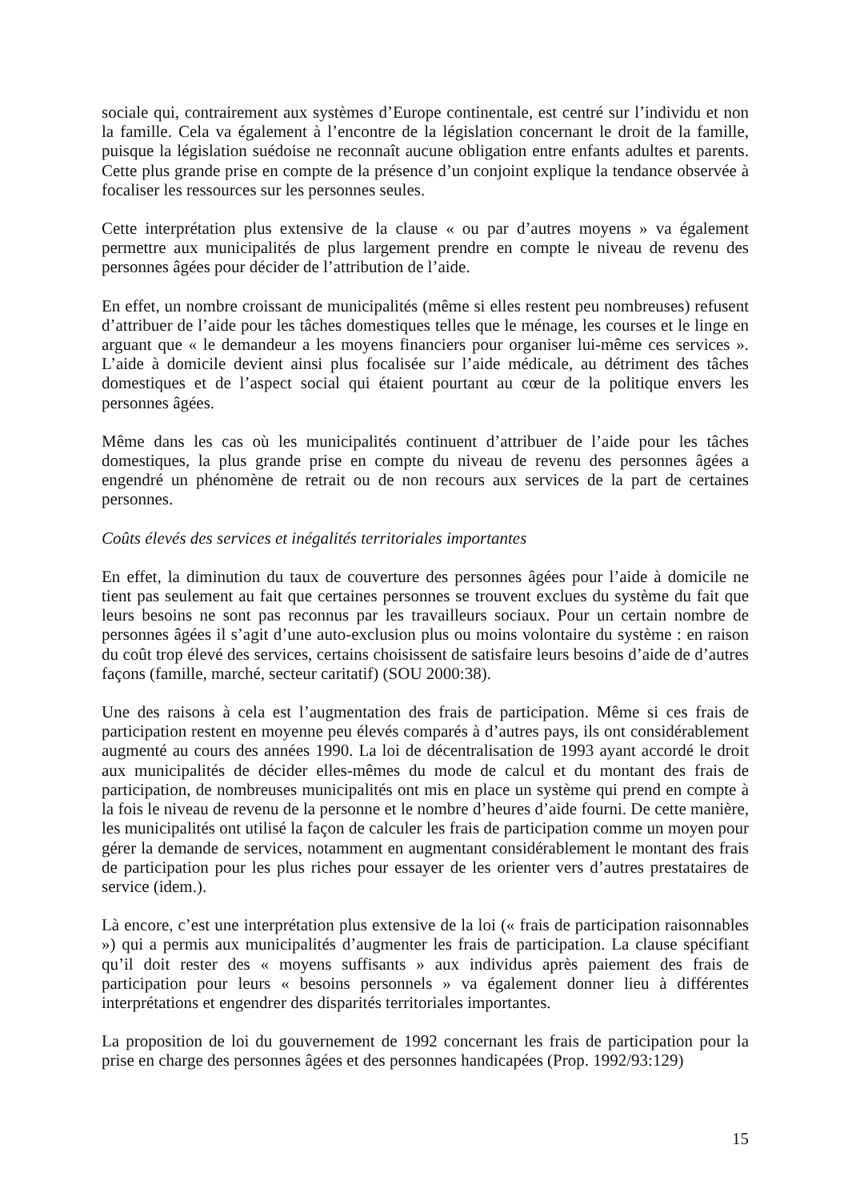sociale qui, contrairement aux systèmes d’Europe continentale, est centré sur l’individu et non la famille. Cela va également à l’encontre de la législation concernant le droit de la famille, puisque la législation suédoise ne reconnaît aucune obligation entre enfants adultes et parents. Cette plus grande prise en compte de la présence d’un conjoint explique la tendance observée à focaliser les ressources sur les personnes seules.
Cette interprétation plus extensive de la clause « ou par d’autres moyens » va également permettre aux municipalités de plus largement prendre en compte le niveau de revenu des personnes âgées pour décider de l’attribution de l’aide.
En effet, un nombre croissant de municipalités (même si elles restent peu nombreuses) refusent d’attribuer de l’aide pour les tâches domestiques telles que le ménage, les courses et le linge en arguant que « le demandeur a les moyens financiers pour organiser lui-même ces services ». L’aide à domicile devient ainsi plus focalisée sur l’aide médicale, au détriment des tâches domestiques et de l’aspect social qui étaient pourtant au cœur de la politique envers les personnes âgées.
Même dans les cas où les municipalités continuent d’attribuer de l’aide pour les tâches domestiques, la plus grande prise en compte du niveau de revenu des personnes âgées a engendré un phénomène de retrait ou de non recours aux services de la part de certaines personnes.
Coûts élevés des services et inégalités territoriales importantes
En effet, la diminution du taux de couverture des personnes âgées pour l’aide à domicile ne tient pas seulement au fait que certaines personnes se trouvent exclues du système du fait que leurs besoins ne sont pas reconnus par les travailleurs sociaux. Pour un certain nombre de personnes âgées il s’agit d’une auto-exclusion plus ou moins volontaire du système : en raison du coût trop élevé des services, certains choisissent de satisfaire leurs besoins d’aide de d’autres façons (famille, marché, secteur caritatif) (SOU 2000:38).
Une des raisons à cela est l’augmentation des frais de participation. Même si ces frais de participation restent en moyenne peu élevés comparés à d’autres pays, ils ont considérablement augmenté au cours des années 1990. La loi de décentralisation de 1993 ayant accordé le droit aux municipalités de décider elles-mêmes du mode de calcul et du montant des frais de participation, de nombreuses municipalités ont mis en place un système qui prend en compte à la fois le niveau de revenu de la personne et le nombre d’heures d’aide fourni. De cette manière, les municipalités ont utilisé la façon de calculer les frais de participation comme un moyen pour gérer la demande de services, notamment en augmentant considérablement le montant des frais de participation pour les plus riches pour essayer de les orienter vers d’autres prestataires de service (idem.).
Là encore, c’est une interprétation plus extensive de la loi (« frais de participation raisonnables ») qui a permis aux municipalités d’augmenter les frais de participation. La clause spécifiant qu’il doit rester des « moyens suffisants » aux individus après paiement des frais de participation pour leurs « besoins personnels » va également donner lieu à différentes interprétations et engendrer des disparités territoriales importantes.
La proposition de loi du gouvernement de 1992 concernant les frais de participation pour la prise en charge des personnes âgées et des personnes handicapées (Prop. 1992/93:129)
15